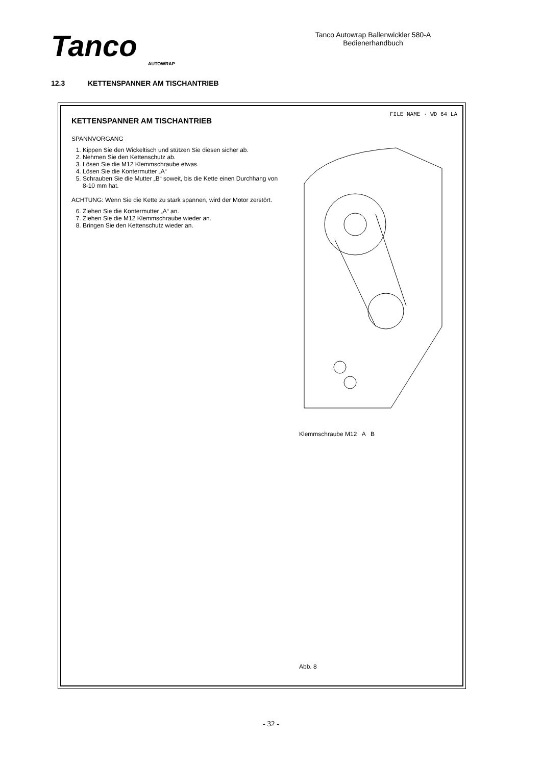Tanco
AUTOWRAP
Tanco Autowrap Ballenwickler 580-A
Bedienerhandbuch
12.3 KETTENSPANNER AM TISCHANTRIEB
KETTENSPANNER AM TISCHANTRIEB
SPANNVORGANG
1. Kippen Sie den Wickeltisch und stützen Sie diesen sicher ab.
2. Nehmen Sie den Kettenschutz ab.
3. Lösen Sie die M12 Klemmschraube etwas.
4. Lösen Sie die Kontermutter „A“
5. Schrauben Sie die Mutter „B“ soweit, bis die Kette einen Durchhang von 8-10 mm hat.
ACHTUNG: Wenn Sie die Kette zu stark spannen, wird der Motor zerstört.
6. Ziehen Sie die Kontermutter „A“ an.
7. Ziehen Sie die M12 Klemmschraube wieder an.
8. Bringen Sie den Kettenschutz wieder an.
FILE NAME · WD 64 LA
Klemmschraube M12 A B
Abb. 8
- 32 -